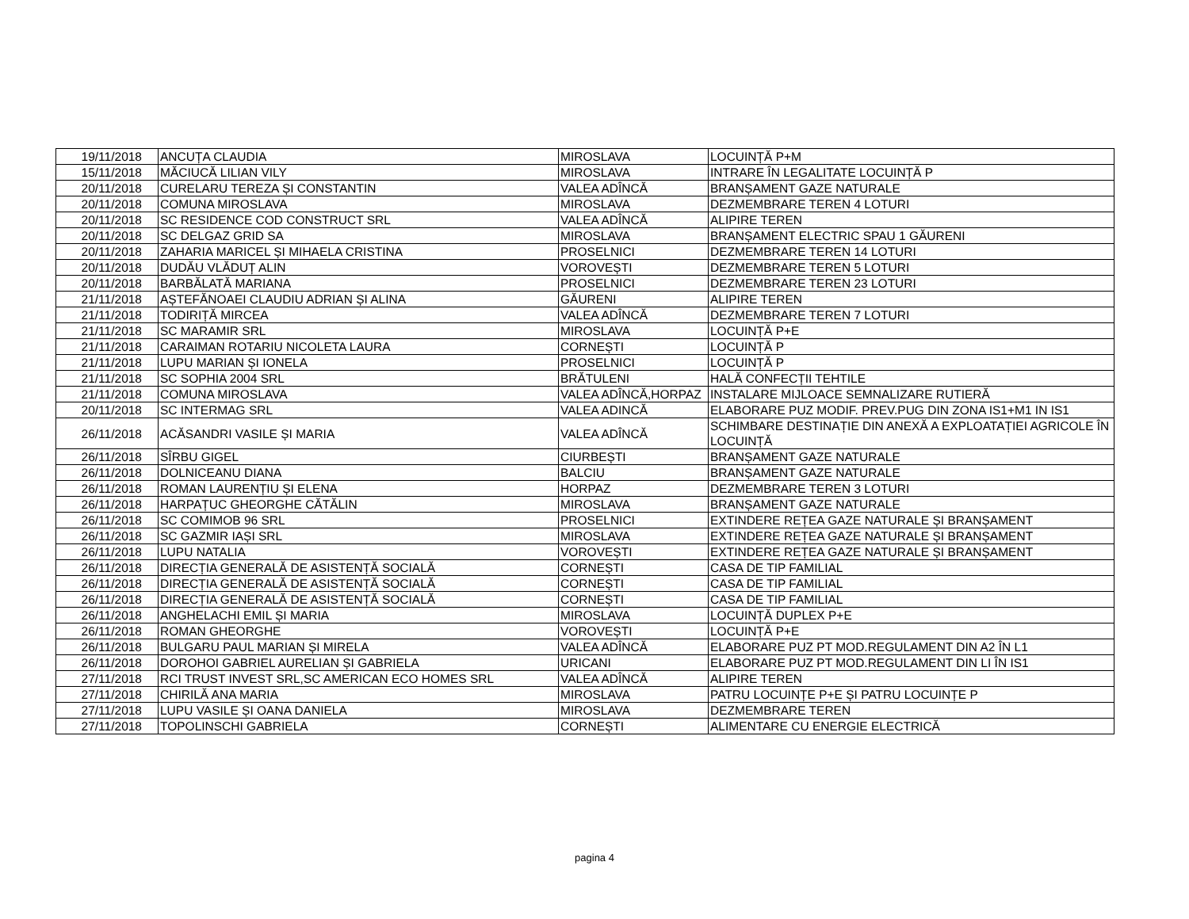| 19/11/2018 | ANCUȚA CLAUDIA | MIROSLAVA | LOCUINȚĂ P+M |
| 15/11/2018 | MĂCIUCĂ LILIAN VILY | MIROSLAVA | INTRARE ÎN LEGALITATE LOCUINȚĂ P |
| 20/11/2018 | CURELARU TEREZA ȘI CONSTANTIN | VALEA ADÎNCĂ | BRANȘAMENT GAZE NATURALE |
| 20/11/2018 | COMUNA MIROSLAVA | MIROSLAVA | DEZMEMBRARE TEREN 4 LOTURI |
| 20/11/2018 | SC RESIDENCE COD CONSTRUCT SRL | VALEA ADÎNCĂ | ALIPIRE TEREN |
| 20/11/2018 | SC DELGAZ GRID SA | MIROSLAVA | BRANȘAMENT ELECTRIC SPAU 1 GĂURENI |
| 20/11/2018 | ZAHARIA MARICEL ȘI MIHAELA CRISTINA | PROSELNICI | DEZMEMBRARE TEREN 14 LOTURI |
| 20/11/2018 | DUDĂU VLĂDUȚ ALIN | VOROVEȘTI | DEZMEMBRARE TEREN 5 LOTURI |
| 20/11/2018 | BARBĂLATĂ MARIANA | PROSELNICI | DEZMEMBRARE TEREN 23 LOTURI |
| 21/11/2018 | AȘTEFĂNOAEI CLAUDIU ADRIAN ȘI ALINA | GĂURENI | ALIPIRE TEREN |
| 21/11/2018 | TODIRIȚĂ MIRCEA | VALEA ADÎNCĂ | DEZMEMBRARE TEREN 7 LOTURI |
| 21/11/2018 | SC MARAMIR SRL | MIROSLAVA | LOCUINȚĂ P+E |
| 21/11/2018 | CARAIMAN ROTARIU NICOLETA LAURA | CORNEȘTI | LOCUINȚĂ P |
| 21/11/2018 | LUPU MARIAN ȘI IONELA | PROSELNICI | LOCUINȚĂ P |
| 21/11/2018 | SC SOPHIA 2004 SRL | BRĂTULENI | HALĂ CONFECȚII TEHTILE |
| 21/11/2018 | COMUNA MIROSLAVA | VALEA ADÎNCĂ,HORPAZ | INSTALARE MIJLOACE SEMNALIZARE RUTIERĂ |
| 20/11/2018 | SC INTERMAG SRL | VALEA ADINCĂ | ELABORARE PUZ MODIF. PREV.PUG DIN ZONA IS1+M1 IN IS1 |
| 26/11/2018 | ACĂSANDRI VASILE ȘI MARIA | VALEA ADÎNCĂ | SCHIMBARE DESTINAȚIE DIN ANEXĂ A EXPLOATAȚIEI AGRICOLE ÎN LOCUINȚĂ |
| 26/11/2018 | SÎRBU GIGEL | CIURBEȘTI | BRANȘAMENT GAZE NATURALE |
| 26/11/2018 | DOLNICEANU DIANA | BALCIU | BRANȘAMENT GAZE NATURALE |
| 26/11/2018 | ROMAN LAURENȚIU ȘI ELENA | HORPAZ | DEZMEMBRARE TEREN 3 LOTURI |
| 26/11/2018 | HARPAȚUC GHEORGHE CĂTĂLIN | MIROSLAVA | BRANȘAMENT GAZE NATURALE |
| 26/11/2018 | SC COMIMOB 96 SRL | PROSELNICI | EXTINDERE REȚEA GAZE NATURALE ȘI BRANȘAMENT |
| 26/11/2018 | SC GAZMIR IAȘI SRL | MIROSLAVA | EXTINDERE REȚEA GAZE NATURALE ȘI BRANȘAMENT |
| 26/11/2018 | LUPU NATALIA | VOROVEȘTI | EXTINDERE REȚEA GAZE NATURALE ȘI BRANȘAMENT |
| 26/11/2018 | DIRECȚIA GENERALĂ DE ASISTENȚĂ SOCIALĂ | CORNEȘTI | CASA DE TIP FAMILIAL |
| 26/11/2018 | DIRECȚIA GENERALĂ DE ASISTENȚĂ SOCIALĂ | CORNEȘTI | CASA DE TIP FAMILIAL |
| 26/11/2018 | DIRECȚIA GENERALĂ DE ASISTENȚĂ SOCIALĂ | CORNEȘTI | CASA DE TIP FAMILIAL |
| 26/11/2018 | ANGHELACHI EMIL ȘI MARIA | MIROSLAVA | LOCUINȚĂ DUPLEX P+E |
| 26/11/2018 | ROMAN GHEORGHE | VOROVEȘTI | LOCUINȚĂ P+E |
| 26/11/2018 | BULGARU PAUL MARIAN ȘI MIRELA | VALEA ADÎNCĂ | ELABORARE PUZ PT MOD.REGULAMENT DIN A2 ÎN L1 |
| 26/11/2018 | DOROHOI GABRIEL AURELIAN ȘI GABRIELA | URICANI | ELABORARE PUZ PT MOD.REGULAMENT DIN LI ÎN IS1 |
| 27/11/2018 | RCI TRUST INVEST SRL,SC AMERICAN ECO HOMES SRL | VALEA ADÎNCĂ | ALIPIRE TEREN |
| 27/11/2018 | CHIRILĂ ANA MARIA | MIROSLAVA | PATRU LOCUINȚE P+E ȘI PATRU LOCUINȚE P |
| 27/11/2018 | LUPU VASILE ȘI OANA DANIELA | MIROSLAVA | DEZMEMBRARE TEREN |
| 27/11/2018 | TOPOLINSCHI GABRIELA | CORNEȘTI | ALIMENTARE CU ENERGIE ELECTRICĂ |
pagina 4